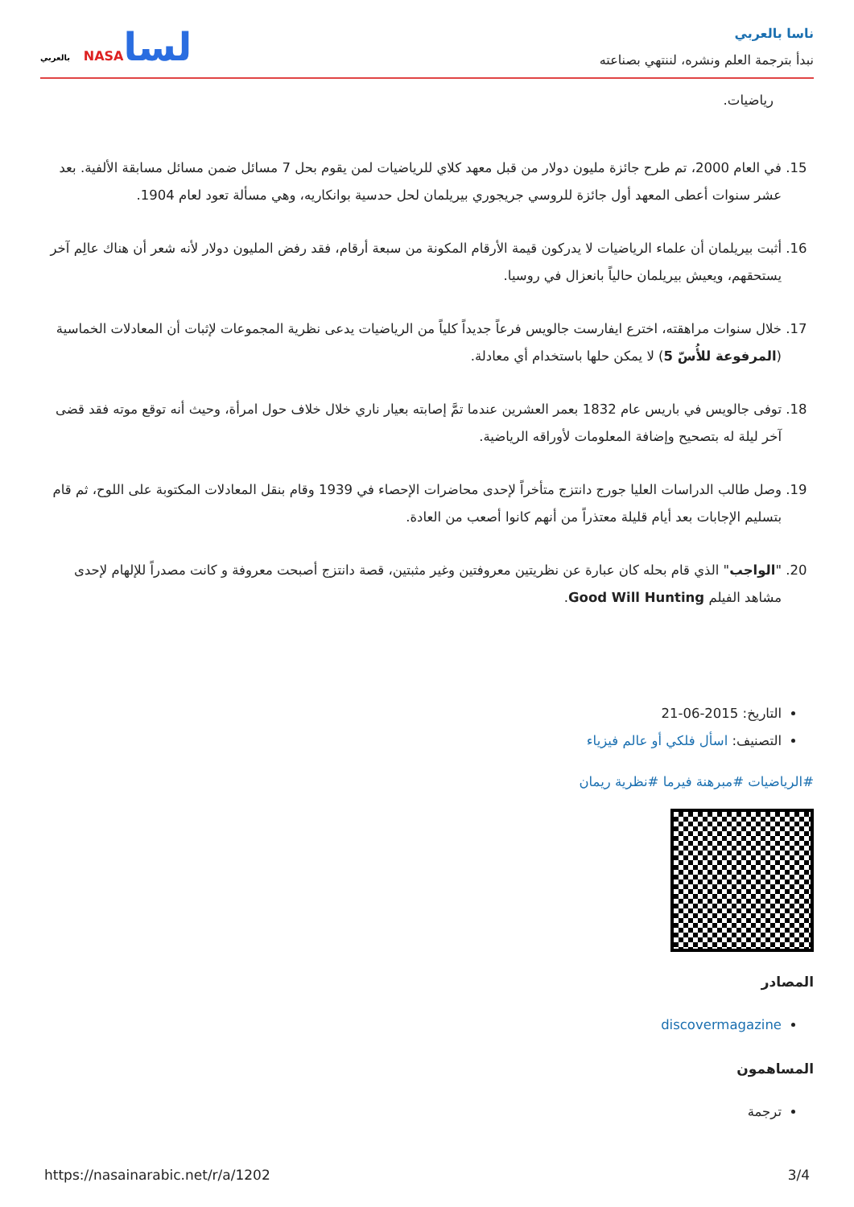ناسا بالعربي
نبدأ بترجمة العلم ونشره، لننتهي بصناعته
لساNASA بالعربي
رياضيات.
15. في العام 2000، تم طرح جائزة مليون دولار من قبل معهد كلاي للرياضيات لمن يقوم بحل 7 مسائل ضمن مسائل مسابقة الألفية. بعد عشر سنوات أعطى المعهد أول جائزة للروسي جريجوري بيريلمان لحل حدسية بوانكاريه، وهي مسألة تعود لعام 1904.
16. أثبت بيريلمان أن علماء الرياضيات لا يدركون قيمة الأرقام المكونة من سبعة أرقام، فقد رفض المليون دولار لأنه شعر أن هناك عالِم آخر يستحقهم، ويعيش بيريلمان حالياً بانعزال في روسيا.
17. خلال سنوات مراهقته، اخترع ايفارست جالويس فرعاً جديداً كلياً من الرياضيات يدعى نظرية المجموعات لإثبات أن المعادلات الخماسية (المرفوعة للأُسّ 5) لا يمكن حلها باستخدام أي معادلة.
18. توفى جالويس في باريس عام 1832 بعمر العشرين عندما تمَّ إصابته بعيار ناري خلال خلاف حول امرأة، وحيث أنه توقع موته فقد قضى آخر ليلة له بتصحيح وإضافة المعلومات لأوراقه الرياضية.
19. وصل طالب الدراسات العليا جورج دانتزج متأخراً لإحدى محاضرات الإحصاء في 1939 وقام بنقل المعادلات المكتوبة على اللوح، ثم قام بتسليم الإجابات بعد أيام قليلة معتذراً من أنهم كانوا أصعب من العادة.
20. "الواجب" الذي قام بحله كان عبارة عن نظريتين معروفتين وغير مثبتين، قصة دانتزج أصبحت معروفة و كانت مصدراً للإلهام لإحدى مشاهد الفيلم Good Will Hunting.
التاريخ: 2015-06-21
التصنيف: اسأل فلكي أو عالم فيزياء
#الرياضيات #مبرهنة فيرما #نظرية ريمان
المصادر
discovermagazine
المساهمون
ترجمة
https://nasainarabic.net/r/a/1202 3/4